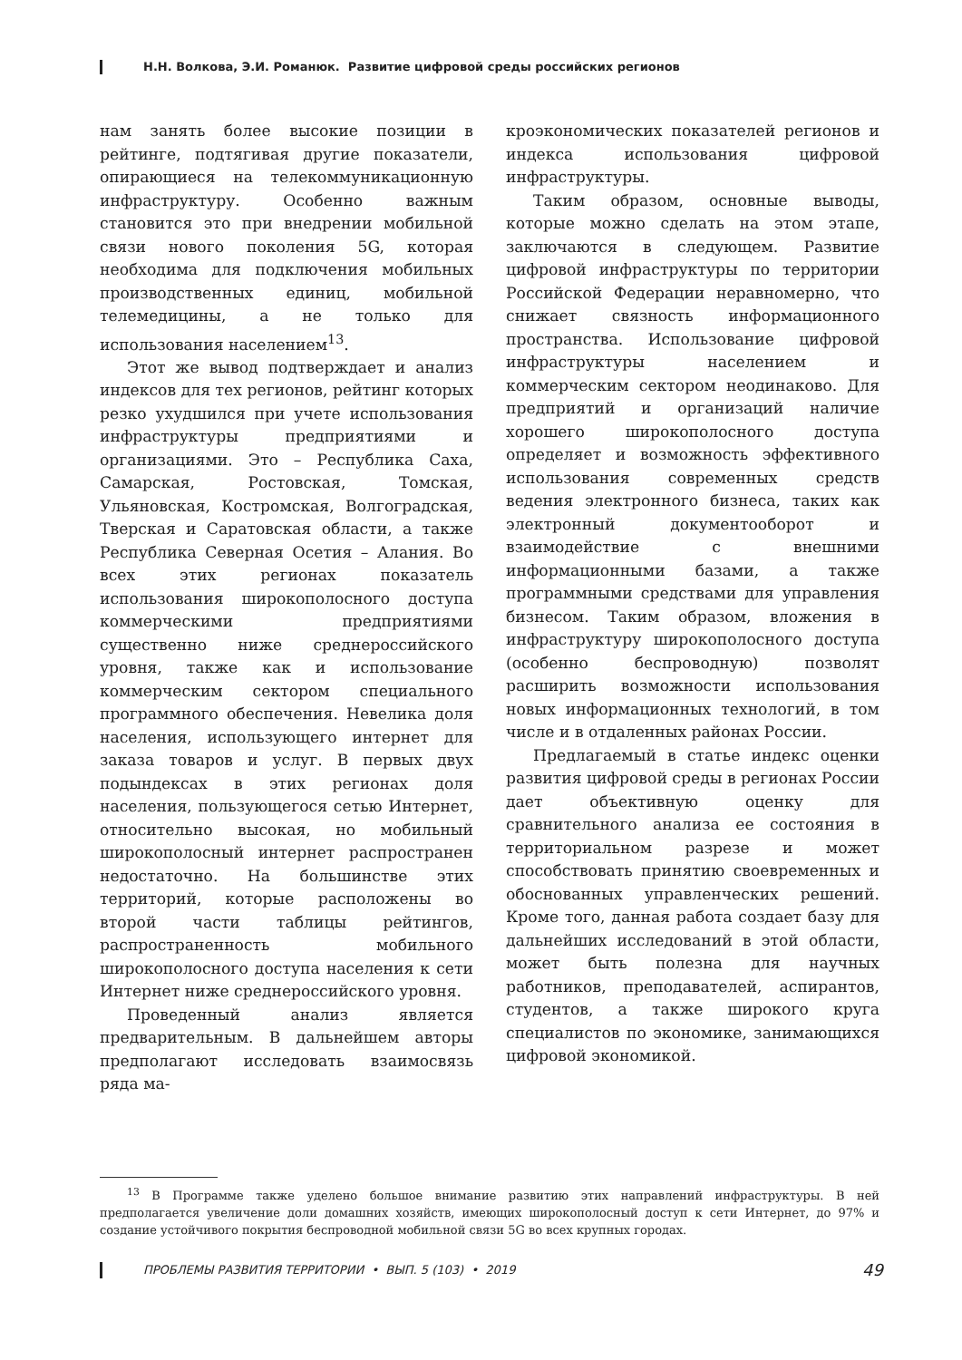Н.Н. Волкова, Э.И. Романюк. Развитие цифровой среды российских регионов
нам занять более высокие позиции в рейтинге, подтягивая другие показатели, опирающиеся на телекоммуникационную инфраструктуру. Особенно важным становится это при внедрении мобильной связи нового поколения 5G, которая необходима для подключения мобильных производственных единиц, мобильной телемедицины, а не только для использования населением<sup>13</sup>.
Этот же вывод подтверждает и анализ индексов для тех регионов, рейтинг которых резко ухудшился при учете использования инфраструктуры предприятиями и организациями. Это – Республика Саха, Самарская, Ростовская, Томская, Ульяновская, Костромская, Волгоградская, Тверская и Саратовская области, а также Республика Северная Осетия – Алания. Во всех этих регионах показатель использования широкополосного доступа коммерческими предприятиями существенно ниже среднероссийского уровня, также как и использование коммерческим сектором специального программного обеспечения. Невелика доля населения, использующего интернет для заказа товаров и услуг. В первых двух подындексах в этих регионах доля населения, пользующегося сетью Интернет, относительно высокая, но мобильный широкополосный интернет распространен недостаточно. На большинстве этих территорий, которые расположены во второй части таблицы рейтингов, распространенность мобильного широкополосного доступа населения к сети Интернет ниже среднероссийского уровня.
Проведенный анализ является предварительным. В дальнейшем авторы предполагают исследовать взаимосвязь ряда ма-
кроэкономических показателей регионов и индекса использования цифровой инфраструктуры.
Таким образом, основные выводы, которые можно сделать на этом этапе, заключаются в следующем. Развитие цифровой инфраструктуры по территории Российской Федерации неравномерно, что снижает связность информационного пространства. Использование цифровой инфраструктуры населением и коммерческим сектором неодинаково. Для предприятий и организаций наличие хорошего широкополосного доступа определяет и возможность эффективного использования современных средств ведения электронного бизнеса, таких как электронный документооборот и взаимодействие с внешними информационными базами, а также программными средствами для управления бизнесом. Таким образом, вложения в инфраструктуру широкополосного доступа (особенно беспроводную) позволят расширить возможности использования новых информационных технологий, в том числе и в отдаленных районах России.
Предлагаемый в статье индекс оценки развития цифровой среды в регионах России дает объективную оценку для сравнительного анализа ее состояния в территориальном разрезе и может способствовать принятию своевременных и обоснованных управленческих решений. Кроме того, данная работа создает базу для дальнейших исследований в этой области, может быть полезна для научных работников, преподавателей, аспирантов, студентов, а также широкого круга специалистов по экономике, занимающихся цифровой экономикой.
<sup>13</sup> В Программе также уделено большое внимание развитию этих направлений инфраструктуры. В ней предполагается увеличение доли домашних хозяйств, имеющих широкополосный доступ к сети Интернет, до 97% и создание устойчивого покрытия беспроводной мобильной связи 5G во всех крупных городах.
ПРОБЛЕМЫ РАЗВИТИЯ ТЕРРИТОРИИ • ВЫП. 5 (103) • 2019 49